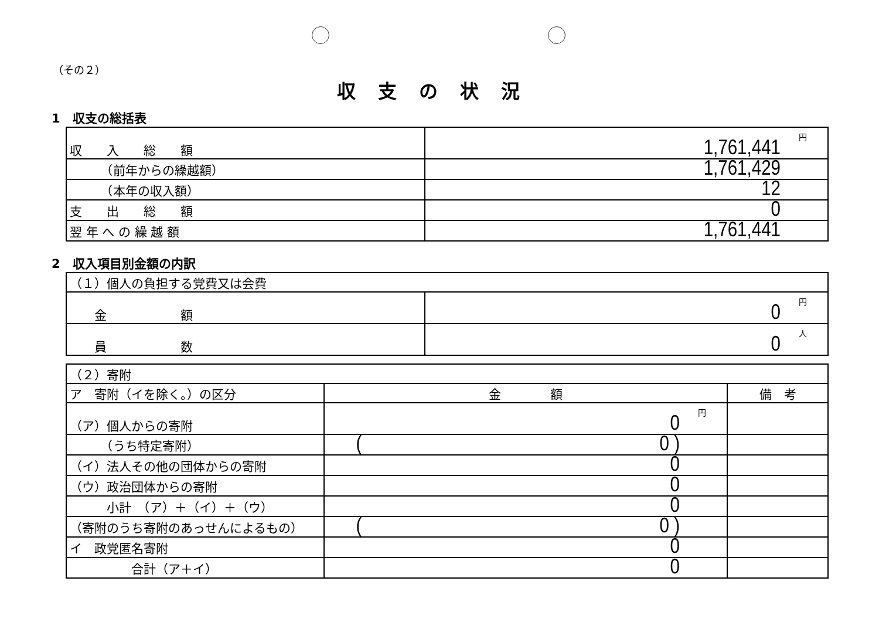（その２）
収支の状況
1　収支の総括表
| 収 入 総 額 | 円 1,761,441 |
| （前年からの繰越額） | 1,761,429 |
| （本年の収入額） | 12 |
| 支 出 総 額 | 0 |
| 翌 年 へ の 繰 越 額 | 1,761,441 |
2　収入項目別金額の内訳
| （１）個人の負担する党費又は会費 | |
| 金 額 | 円 0 |
| 員 数 | 人 0 |
| （２）寄附 | | |
| ア 寄附（イを除く。）の区分 | 金 額 | 備 考 |
| （ア）個人からの寄附 | 円 0 | |
| （うち特定寄附） | ( 0 ) | |
| （イ）法人その他の団体からの寄附 | 0 | |
| （ウ）政治団体からの寄附 | 0 | |
| 小計 （ア）＋（イ）＋（ウ） | 0 | |
| （寄附のうち寄附のあっせんによるもの） | ( 0 ) | |
| イ 政党匿名寄附 | 0 | |
| 合計（ア＋イ） | 0 | |